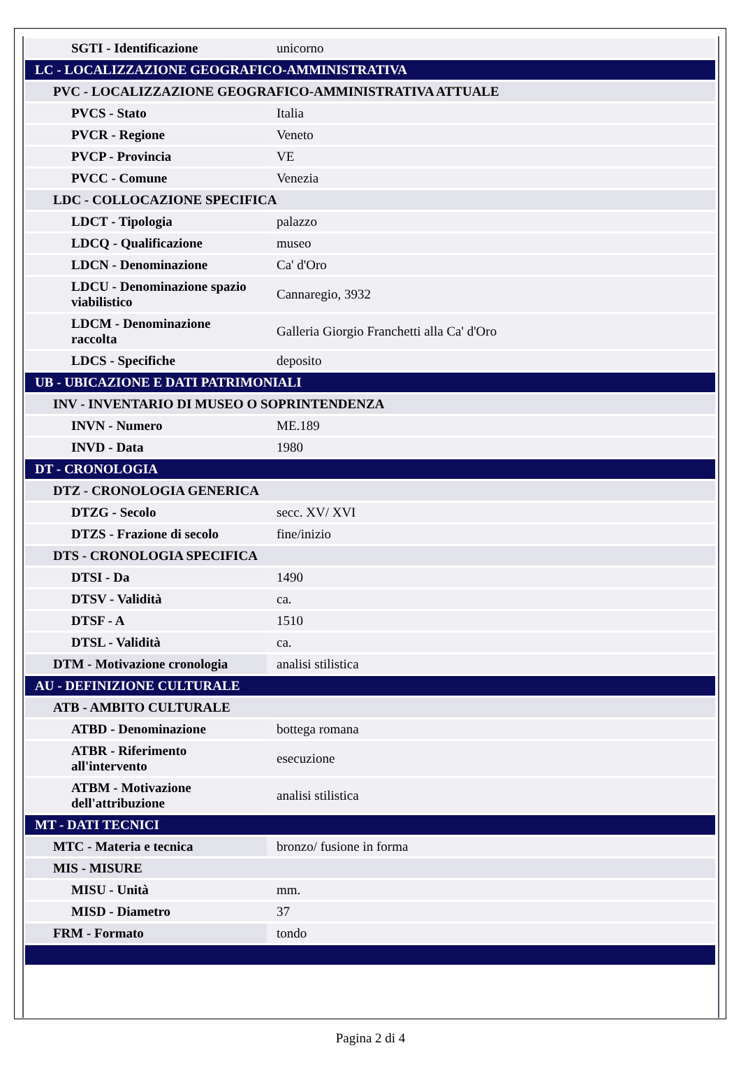| SGTI - Identificazione | unicorno |
| LC - LOCALIZZAZIONE GEOGRAFICO-AMMINISTRATIVA | |
| PVC - LOCALIZZAZIONE GEOGRAFICO-AMMINISTRATIVA ATTUALE | |
| PVCS - Stato | Italia |
| PVCR - Regione | Veneto |
| PVCP - Provincia | VE |
| PVCC - Comune | Venezia |
| LDC - COLLOCAZIONE SPECIFICA | |
| LDCT - Tipologia | palazzo |
| LDCQ - Qualificazione | museo |
| LDCN - Denominazione | Ca' d'Oro |
| LDCU - Denominazione spazio viabilistico | Cannaregio, 3932 |
| LDCM - Denominazione raccolta | Galleria Giorgio Franchetti alla Ca' d'Oro |
| LDCS - Specifiche | deposito |
| UB - UBICAZIONE E DATI PATRIMONIALI | |
| INV - INVENTARIO DI MUSEO O SOPRINTENDENZA | |
| INVN - Numero | ME.189 |
| INVD - Data | 1980 |
| DT - CRONOLOGIA | |
| DTZ - CRONOLOGIA GENERICA | |
| DTZG - Secolo | secc. XV/ XVI |
| DTZS - Frazione di secolo | fine/inizio |
| DTS - CRONOLOGIA SPECIFICA | |
| DTSI - Da | 1490 |
| DTSV - Validità | ca. |
| DTSF - A | 1510 |
| DTSL - Validità | ca. |
| DTM - Motivazione cronologia | analisi stilistica |
| AU - DEFINIZIONE CULTURALE | |
| ATB - AMBITO CULTURALE | |
| ATBD - Denominazione | bottega romana |
| ATBR - Riferimento all'intervento | esecuzione |
| ATBM - Motivazione dell'attribuzione | analisi stilistica |
| MT - DATI TECNICI | |
| MTC - Materia e tecnica | bronzo/ fusione in forma |
| MIS - MISURE | |
| MISU - Unità | mm. |
| MISD - Diametro | 37 |
| FRM - Formato | tondo |
Pagina 2 di 4